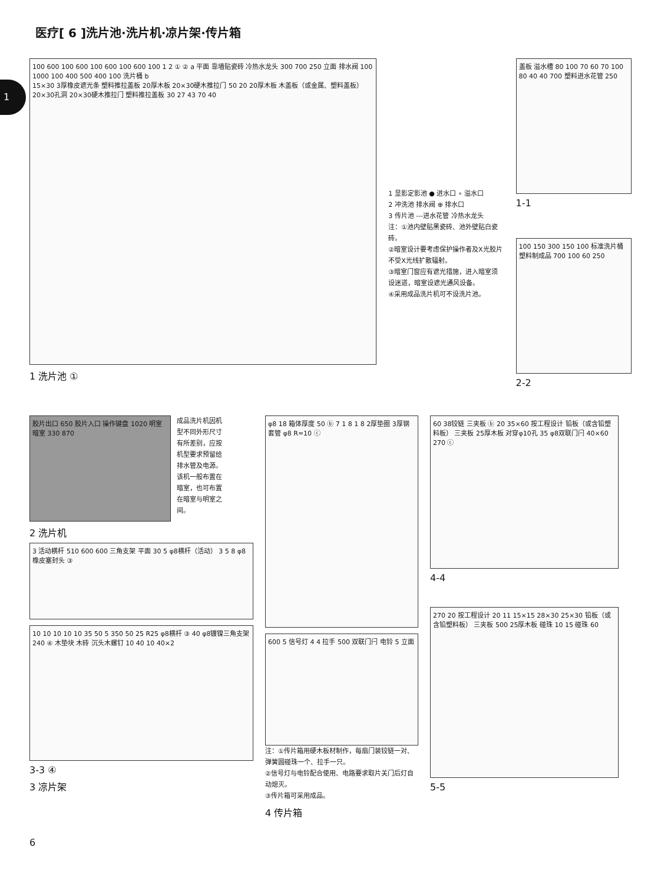1
医疗[ 6 ]洗片池·洗片机·凉片架·传片箱
100 600 100 600 100 600 100 600 100 1 2 ① ② a 平面 靠墙贴瓷砖 冷热水龙头 300 700 250 立面 排水阀 100 1000 100 400 500 400 100 洗片桶 b
15×30 3厚橡皮遮光条 塑料推拉盖板 20厚木板 20×30硬木推拉门 50 20 20厚木板 木盖板（或金属、塑料盖板） 20×30孔洞 20×30硬木推拉门 塑料推拉盖板 30 27 43 70 40
1 洗片池 ①
1 显影定影池 ● 进水口 ∘ 溢水口
2 冲洗池 排水阀 ⊕ 排水口
3 传片池 ---进水花管 冷热水龙头
注：①池内壁贴黑瓷砖、池外壁贴白瓷砖。
②暗室设计要考虑保护操作者及X光胶片不受X光线扩散辐射。
③暗室门窗应有遮光措施，进入暗室须设迷道，暗室设遮光通风设备。
④采用成品洗片机可不设洗片池。
盖板 溢水槽 80 100 70 60 70 100 80 40 40 700 塑料进水花管 250
1-1
100 150 300 150 100 标准洗片桶 塑料制成品 700 100 60 250
2-2
胶片出口 650 胶片入口 操作键盘 1020 明室 暗室 330 870
成品洗片机因机型不同外形尺寸有所差别，应按机型要求预留给排水管及电源。该机一般布置在暗室，也可布置在暗室与明室之间。
2 洗片机
3 活动横杆 510 600 600 三角支架 平面 30 5 φ8横杆（活动） 3 5 8 φ8 橡皮塞封头 ③
10 10 10 10 10 35 50 5 350 50 25 R25 φ8横杆 ③ 40 φ8镀镍三角支架 240 ④ 木垫块 木砖 沉头木螺钉 10 40 10 40×2
3-3 ④
3 凉片架
φ8 18 箱体厚度 50 ⓑ 7 1 8 1 8 2厚垫圈 3厚钢套管 φ8 R=10 ⓒ
600 5 信号灯 4 4 拉手 500 双联门闩 电铃 5 立面
注：①传片箱用硬木板材制作，每扇门装铰链一对、弹簧圆碰珠一个、拉手一只。
②信号灯与电铃配合使用、电路要求取片关门后灯自动熄灭。
③传片箱可采用成品。
4 传片箱
60 38铰链 三夹板 ⓑ 20 35×60 按工程设计 铅板（或含铅塑料板） 三夹板 25厚木板 对穿φ10孔 35 φ8双联门闩 40×60 270 ⓒ
4-4
270 20 按工程设计 20 11 15×15 28×30 25×30 铅板（或含铅塑料板） 三夹板 500 25厚木板 碰珠 10 15 碰珠 60
5-5
6